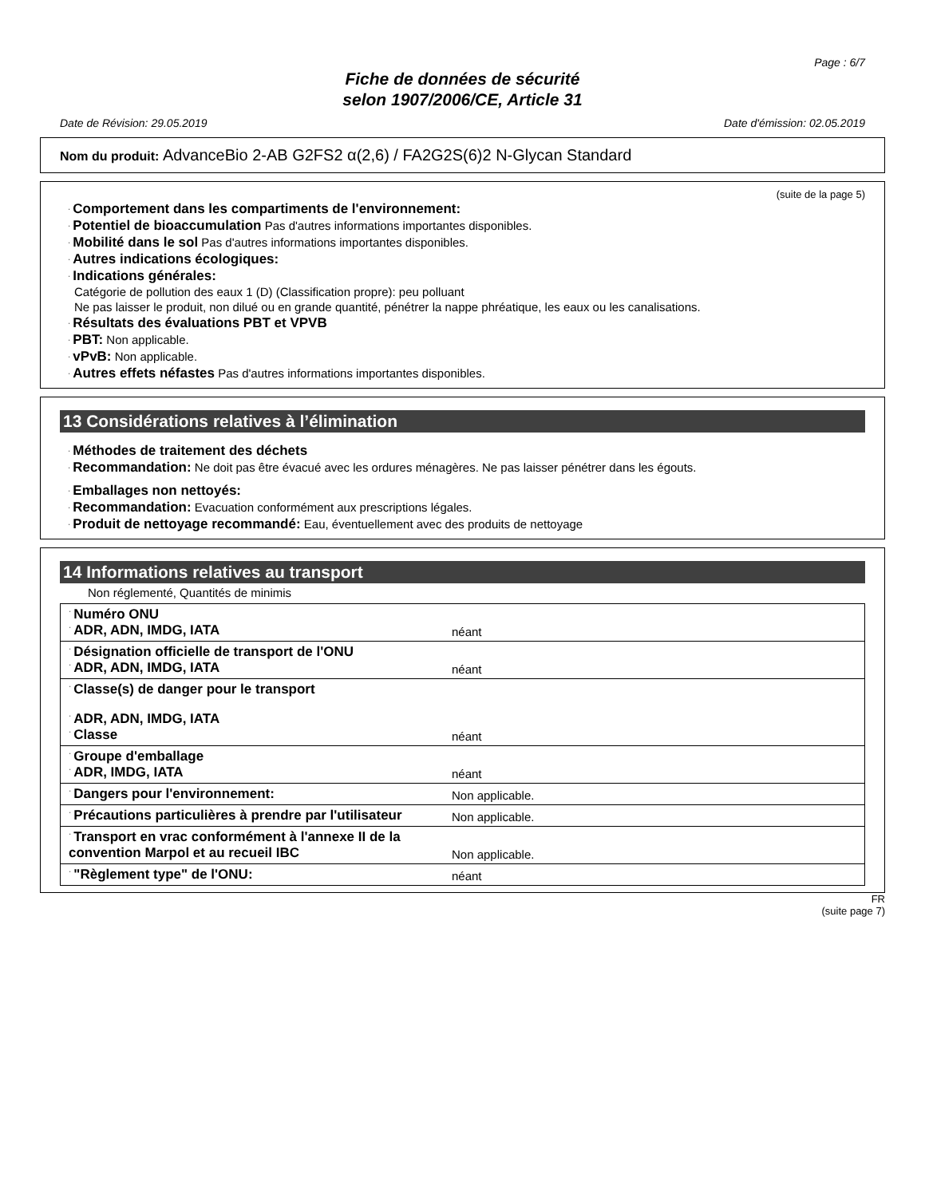Page : 6/7
Fiche de données de sécurité
selon 1907/2006/CE, Article 31
Date de Révision: 29.05.2019 Date d'émission: 02.05.2019
Nom du produit: AdvanceBio 2-AB G2FS2 α(2,6) / FA2G2S(6)2 N-Glycan Standard
(suite de la page 5)
· Comportement dans les compartiments de l'environnement:
· Potentiel de bioaccumulation Pas d'autres informations importantes disponibles.
· Mobilité dans le sol Pas d'autres informations importantes disponibles.
· Autres indications écologiques:
· Indications générales:
Catégorie de pollution des eaux 1 (D) (Classification propre): peu polluant
Ne pas laisser le produit, non dilué ou en grande quantité, pénétrer la nappe phréatique, les eaux ou les canalisations.
· Résultats des évaluations PBT et VPVB
· PBT: Non applicable.
· vPvB: Non applicable.
· Autres effets néfastes Pas d'autres informations importantes disponibles.
13 Considérations relatives à l’élimination
· Méthodes de traitement des déchets
· Recommandation: Ne doit pas être évacué avec les ordures ménagères. Ne pas laisser pénétrer dans les égouts.
· Emballages non nettoyés:
· Recommandation: Evacuation conformément aux prescriptions légales.
· Produit de nettoyage recommandé: Eau, éventuellement avec des produits de nettoyage
14 Informations relatives au transport
Non réglementé, Quantités de minimis
| · Numéro ONU · ADR, ADN, IMDG, IATA | néant |
| · Désignation officielle de transport de l'ONU · ADR, ADN, IMDG, IATA | néant |
| · Classe(s) de danger pour le transport · ADR, ADN, IMDG, IATA · Classe | néant |
| · Groupe d'emballage · ADR, IMDG, IATA | néant |
| · Dangers pour l'environnement: | Non applicable. |
| · Précautions particulières à prendre par l'utilisateur | Non applicable. |
| · Transport en vrac conformément à l'annexe II de la convention Marpol et au recueil IBC | Non applicable. |
| · "Règlement type" de l'ONU: | néant |
FR
(suite page 7)